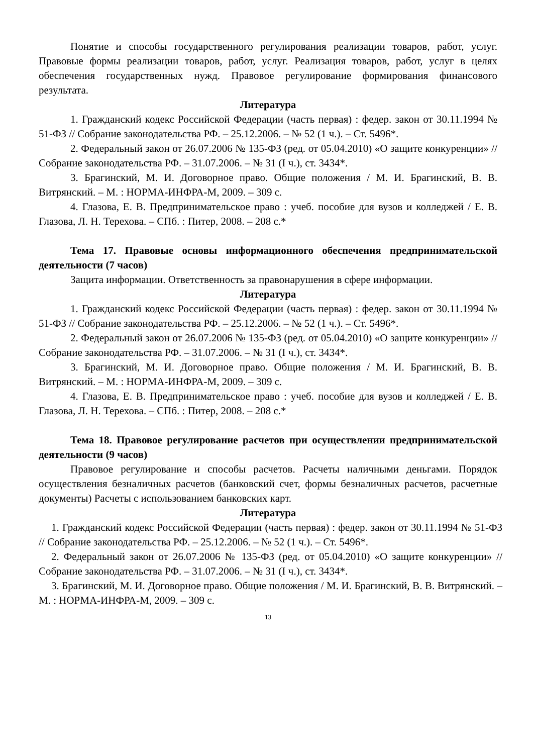Понятие и способы государственного регулирования реализации товаров, работ, услуг. Правовые формы реализации товаров, работ, услуг. Реализация товаров, работ, услуг в целях обеспечения государственных нужд. Правовое регулирование формирования финансового результата.
Литература
1. Гражданский кодекс Российской Федерации (часть первая) : федер. закон от 30.11.1994 № 51-ФЗ // Собрание законодательства РФ. – 25.12.2006. – № 52 (1 ч.). – Ст. 5496*.
2. Федеральный закон от 26.07.2006 № 135-ФЗ (ред. от 05.04.2010) «О защите конкуренции» // Собрание законодательства РФ. – 31.07.2006. – № 31 (I ч.), ст. 3434*.
3. Брагинский, М. И. Договорное право. Общие положения / М. И. Брагинский, В. В. Витрянский. – М. : НОРМА-ИНФРА-М, 2009. – 309 с.
4. Глазова, Е. В. Предпринимательское право : учеб. пособие для вузов и колледжей / Е. В. Глазова, Л. Н. Терехова. – СПб. : Питер, 2008. – 208 с.*
Тема 17. Правовые основы информационного обеспечения предпринимательской деятельности (7 часов)
Защита информации. Ответственность за правонарушения в сфере информации.
Литература
1. Гражданский кодекс Российской Федерации (часть первая) : федер. закон от 30.11.1994 № 51-ФЗ // Собрание законодательства РФ. – 25.12.2006. – № 52 (1 ч.). – Ст. 5496*.
2. Федеральный закон от 26.07.2006 № 135-ФЗ (ред. от 05.04.2010) «О защите конкуренции» // Собрание законодательства РФ. – 31.07.2006. – № 31 (I ч.), ст. 3434*.
3. Брагинский, М. И. Договорное право. Общие положения / М. И. Брагинский, В. В. Витрянский. – М. : НОРМА-ИНФРА-М, 2009. – 309 с.
4. Глазова, Е. В. Предпринимательское право : учеб. пособие для вузов и колледжей / Е. В. Глазова, Л. Н. Терехова. – СПб. : Питер, 2008. – 208 с.*
Тема 18. Правовое регулирование расчетов при осуществлении предпринимательской деятельности (9 часов)
Правовое регулирование и способы расчетов. Расчеты наличными деньгами. Порядок осуществления безналичных расчетов (банковский счет, формы безналичных расчетов, расчетные документы) Расчеты с использованием банковских карт.
Литература
1. Гражданский кодекс Российской Федерации (часть первая) : федер. закон от 30.11.1994 № 51-ФЗ // Собрание законодательства РФ. – 25.12.2006. – № 52 (1 ч.). – Ст. 5496*.
2. Федеральный закон от 26.07.2006 № 135-ФЗ (ред. от 05.04.2010) «О защите конкуренции» // Собрание законодательства РФ. – 31.07.2006. – № 31 (I ч.), ст. 3434*.
3. Брагинский, М. И. Договорное право. Общие положения / М. И. Брагинский, В. В. Витрянский. – М. : НОРМА-ИНФРА-М, 2009. – 309 с.
13